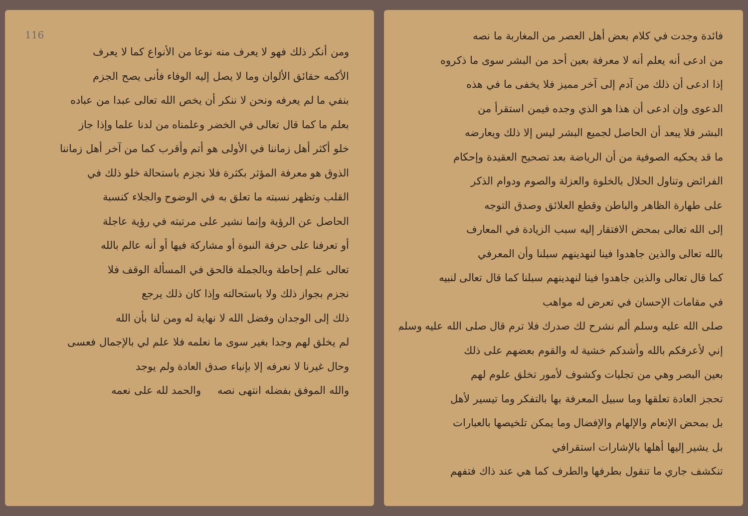فائدة وجدت في كلام بعض أهل العصر من المغاربة ما نصه
من ادعى أنه يعلم أنه لا معرفة بعين أحد من البشر سوى ما ذكروه
إذا ادعى أن ذلك من آدم إلى آخر مميز فلا يخفى ما في هذه
الدعوى وإن ادعى أن هذا هو الذي وجده فيمن استقرأ من
البشر فلا يبعد أن الحاصل لجميع البشر ليس إلا ذلك ويعارضه
ما قد يحكيه الصوفية من أن الرياضة بعد تصحيح العقيدة وإحكام
الفرائض وتناول الحلال بالخلوة والعزلة والصوم ودوام الذكر
على طهارة الظاهر والباطن وقطع العلائق وصدق التوجه
إلى الله تعالى بمحض الافتقار إليه سبب الزيادة في المعارف
بالله تعالى والذين جاهدوا فينا لنهدينهم سبلنا وأن المعرفي
كما قال تعالى والذين جاهدوا فينا لنهدينهم سبلنا كما قال تعالى لنبيه
في مقامات الإحسان في تعرض له مواهب
صلى الله عليه وسلم ألم نشرح لك صدرك فلا ترم قال صلى الله عليه وسلم
إني لأعرفكم بالله وأشدكم خشية له والقوم بعضهم على ذلك
بعين البصر وهي من تجليات وكشوف لأمور تخلق علوم لهم
تحجز العادة تعلقها وما سبيل المعرفة بها بالتفكر وما تيسير لأهل
بل بمحض الإنعام والإلهام والإفضال وما يمكن تلخيصها بالعبارات
بل يشير إليها أهلها بالإشارات استقرافي
تنكشف جاري ما تنقول بطرفها والطرف كما هي عند ذاك فتفهم
116
ومن أنكر ذلك فهو لا يعرف منه نوعا من الأنواع كما لا يعرف
الأكمه حقائق الألوان وما لا يصل إليه الوفاء فأنى يصح الجزم
بنفي ما لم يعرفه ونحن لا ننكر أن يخص الله تعالى عبدا من عباده
بعلم ما كما قال تعالى في الخضر وعلمناه من لدنا علما وإذا جاز
خلو أكثر أهل زماننا في الأولى هو أتم وأقرب كما من آخر أهل زماننا
الذوق هو معرفة المؤثر بكثرة فلا نجزم باستحالة خلو ذلك في
القلب وتظهر نسبته ما تعلق به في الوضوح والجلاء كنسبة
الحاصل عن الرؤية وإنما نشير على مرتبته في رؤية عاجلة
أو تعرفنا على حرفة النبوة أو مشاركة فيها أو أنه عالم بالله
تعالى علم إحاطة وبالجملة فالحق في المسألة الوقف فلا
نجزم بجواز ذلك ولا باستحالته وإذا كان ذلك يرجع
ذلك إلى الوجدان وفضل الله لا نهاية له ومن لنا بأن الله
لم يخلق لهم وجدا بغير سوى ما نعلمه فلا علم لي بالإجمال فعسى
وحال غيرنا لا نعرفه إلا بإنباء صدق العادة ولم يوجد
والله الموفق بفضله انتهى نصه والحمد لله على نعمه